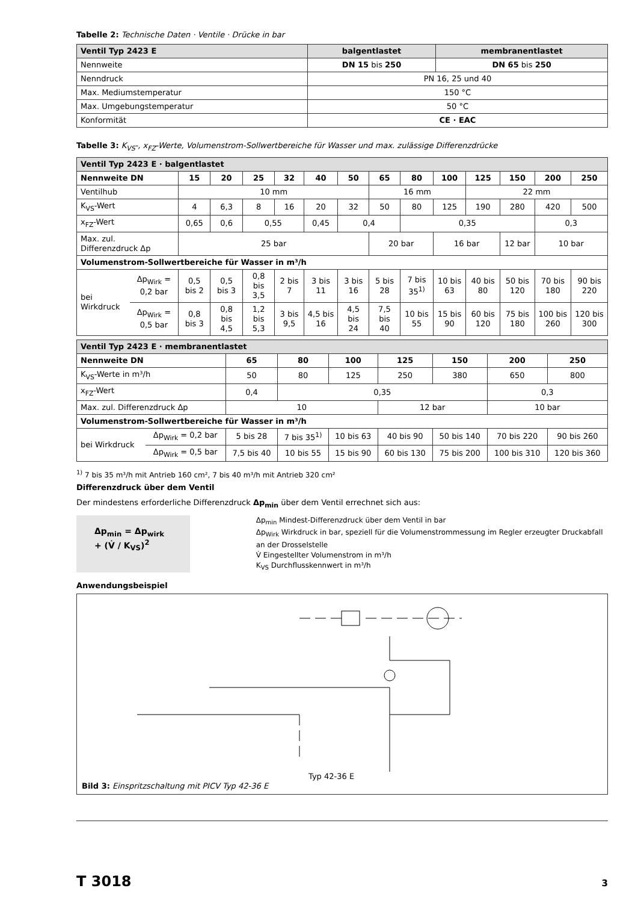Tabelle 2: Technische Daten · Ventile · Drücke in bar
| Ventil Typ 2423 E | balgentlastet | membranentlastet |
| --- | --- | --- |
| Nennweite | DN 15 bis 250 | DN 65 bis 250 |
| Nenndruck | PN 16, 25 und 40 | |
| Max. Mediumstemperatur | 150 °C | |
| Max. Umgebungstemperatur | 50 °C | |
| Konformität | CE · EAC | |
Tabelle 3: K<sub>VS</sub>-, x<sub>FZ</sub>-Werte, Volumenstrom-Sollwertbereiche für Wasser und max. zulässige Differenzdrücke
| Ventil Typ 2423 E · balgentlastet | | | | | | | | | | | | | | |
| Nennweite DN | | 15 | 20 | 25 | 32 | 40 | 50 | 65 | 80 | 100 | 125 | 150 | 200 | 250 |
| Ventilhub | | 10 mm | | | | | | 16 mm | | | 22 mm | | | |
| K<sub>VS</sub>-Wert | | 4 | 6,3 | 8 | 16 | 20 | 32 | 50 | 80 | 125 | 190 | 280 | 420 | 500 |
| x<sub>FZ</sub>-Wert | | 0,65 | 0,6 | 0,55 | | 0,45 | 0,4 | | 0,35 | | | | 0,3 | |
| Max. zul. Differenzdruck Δp | | 25 bar | | | | | | 20 bar | | 16 bar | | 12 bar | 10 bar | |
| Volumenstrom-Sollwertbereiche für Wasser in m³/h | | | | | | | | | | | | | | |
| bei Wirkdruck | Δp<sub>Wirk</sub> = 0,2 bar | 0,5 bis 2 | 0,5 bis 3 | 0,8 bis 3,5 | 2 bis 7 | 3 bis 11 | 3 bis 16 | 5 bis 28 | 7 bis 35<sup>1)</sup> | 10 bis 63 | 40 bis 80 | 50 bis 120 | 70 bis 180 | 90 bis 220 |
| | Δp<sub>Wirk</sub> = 0,5 bar | 0,8 bis 3 | 0,8 bis 4,5 | 1,2 bis 5,3 | 3 bis 9,5 | 4,5 bis 16 | 4,5 bis 24 | 7,5 bis 40 | 10 bis 55 | 15 bis 90 | 60 bis 120 | 75 bis 180 | 100 bis 260 | 120 bis 300 |
| Ventil Typ 2423 E · membranentlastet | | | | | | | | |
| Nennweite DN | | 65 | 80 | 100 | 125 | 150 | 200 | 250 |
| K<sub>VS</sub>-Werte in m³/h | | 50 | 80 | 125 | 250 | 380 | 650 | 800 |
| x<sub>FZ</sub>-Wert | | 0,4 | 0,35 | | | | 0,3 | |
| Max. zul. Differenzdruck Δp | | 10 | | | 12 bar | | 10 bar | |
| Volumenstrom-Sollwertbereiche für Wasser in m³/h | | | | | | | | |
| bei Wirkdruck | Δp<sub>Wirk</sub> = 0,2 bar | 5 bis 28 | 7 bis 35<sup>1)</sup> | 10 bis 63 | 40 bis 90 | 50 bis 140 | 70 bis 220 | 90 bis 260 |
| | Δp<sub>Wirk</sub> = 0,5 bar | 7,5 bis 40 | 10 bis 55 | 15 bis 90 | 60 bis 130 | 75 bis 200 | 100 bis 310 | 120 bis 360 |
<sup>1)</sup> 7 bis 35 m³/h mit Antrieb 160 cm², 7 bis 40 m³/h mit Antrieb 320 cm²
Differenzdruck über dem Ventil
Der mindestens erforderliche Differenzdruck Δp<sub>min</sub> über dem Ventil errechnet sich aus:
Δp<sub>min</sub> = Δp<sub>wirk</sub> + (V̇ / K<sub>VS</sub>)<sup>2</sup>
Δp<sub>min</sub> Mindest-Differenzdruck über dem Ventil in bar
Δp<sub>Wirk</sub> Wirkdruck in bar, speziell für die Volumenstrommessung im Regler erzeugter Druckabfall an der Drosselstelle
V̇ Eingestellter Volumenstrom in m³/h
K<sub>VS</sub> Durchflusskennwert in m³/h
Anwendungsbeispiel
Typ 42-36 E
Bild 3: Einspritzschaltung mit PICV Typ 42-36 E
T 3018 3